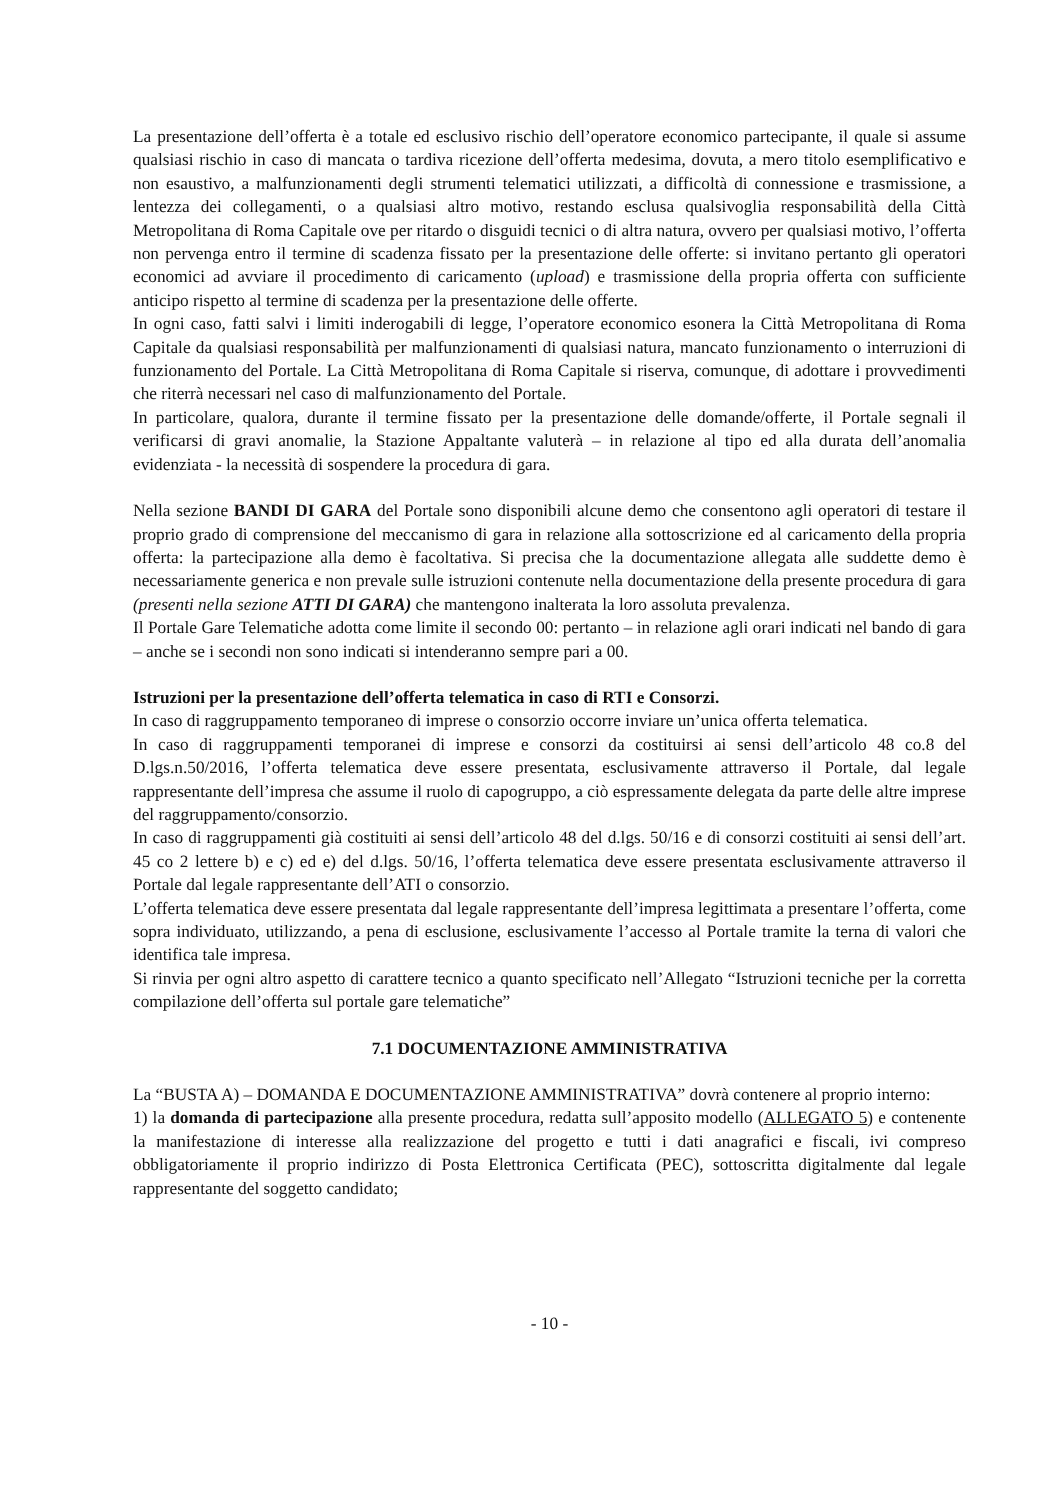La presentazione dell’offerta è a totale ed esclusivo rischio dell’operatore economico partecipante, il quale si assume qualsiasi rischio in caso di mancata o tardiva ricezione dell’offerta medesima, dovuta, a mero titolo esemplificativo e non esaustivo, a malfunzionamenti degli strumenti telematici utilizzati, a difficoltà di connessione e trasmissione, a lentezza dei collegamenti, o a qualsiasi altro motivo, restando esclusa qualsivoglia responsabilità della Città Metropolitana di Roma Capitale ove per ritardo o disguidi tecnici o di altra natura, ovvero per qualsiasi motivo, l’offerta non pervenga entro il termine di scadenza fissato per la presentazione delle offerte: si invitano pertanto gli operatori economici ad avviare il procedimento di caricamento (upload) e trasmissione della propria offerta con sufficiente anticipo rispetto al termine di scadenza per la presentazione delle offerte.
In ogni caso, fatti salvi i limiti inderogabili di legge, l’operatore economico esonera la Città Metropolitana di Roma Capitale da qualsiasi responsabilità per malfunzionamenti di qualsiasi natura, mancato funzionamento o interruzioni di funzionamento del Portale. La Città Metropolitana di Roma Capitale si riserva, comunque, di adottare i provvedimenti che riterrà necessari nel caso di malfunzionamento del Portale.
In particolare, qualora, durante il termine fissato per la presentazione delle domande/offerte, il Portale segnali il verificarsi di gravi anomalie, la Stazione Appaltante valuterà – in relazione al tipo ed alla durata dell’anomalia evidenziata - la necessità di sospendere la procedura di gara.
Nella sezione BANDI DI GARA del Portale sono disponibili alcune demo che consentono agli operatori di testare il proprio grado di comprensione del meccanismo di gara in relazione alla sottoscrizione ed al caricamento della propria offerta: la partecipazione alla demo è facoltativa. Si precisa che la documentazione allegata alle suddette demo è necessariamente generica e non prevale sulle istruzioni contenute nella documentazione della presente procedura di gara (presenti nella sezione ATTI DI GARA) che mantengono inalterata la loro assoluta prevalenza.
Il Portale Gare Telematiche adotta come limite il secondo 00: pertanto – in relazione agli orari indicati nel bando di gara – anche se i secondi non sono indicati si intenderanno sempre pari a 00.
Istruzioni per la presentazione dell’offerta telematica in caso di RTI e Consorzi.
In caso di raggruppamento temporaneo di imprese o consorzio occorre inviare un’unica offerta telematica.
In caso di raggruppamenti temporanei di imprese e consorzi da costituirsi ai sensi dell’articolo 48 co.8 del D.lgs.n.50/2016, l’offerta telematica deve essere presentata, esclusivamente attraverso il Portale, dal legale rappresentante dell’impresa che assume il ruolo di capogruppo, a ciò espressamente delegata da parte delle altre imprese del raggruppamento/consorzio.
In caso di raggruppamenti già costituiti ai sensi dell’articolo 48 del d.lgs. 50/16 e di consorzi costituiti ai sensi dell’art. 45 co 2 lettere b) e c) ed e) del d.lgs. 50/16, l’offerta telematica deve essere presentata esclusivamente attraverso il Portale dal legale rappresentante dell’ATI o consorzio.
L’offerta telematica deve essere presentata dal legale rappresentante dell’impresa legittimata a presentare l’offerta, come sopra individuato, utilizzando, a pena di esclusione, esclusivamente l’accesso al Portale tramite la terna di valori che identifica tale impresa.
Si rinvia per ogni altro aspetto di carattere tecnico a quanto specificato nell’Allegato “Istruzioni tecniche per la corretta compilazione dell’offerta sul portale gare telematiche”
7.1 DOCUMENTAZIONE AMMINISTRATIVA
La “BUSTA A) – DOMANDA E DOCUMENTAZIONE AMMINISTRATIVA” dovrà contenere al proprio interno:
1) la domanda di partecipazione alla presente procedura, redatta sull’apposito modello (ALLEGATO 5) e contenente la manifestazione di interesse alla realizzazione del progetto e tutti i dati anagrafici e fiscali, ivi compreso obbligatoriamente il proprio indirizzo di Posta Elettronica Certificata (PEC), sottoscritta digitalmente dal legale rappresentante del soggetto candidato;
- 10 -